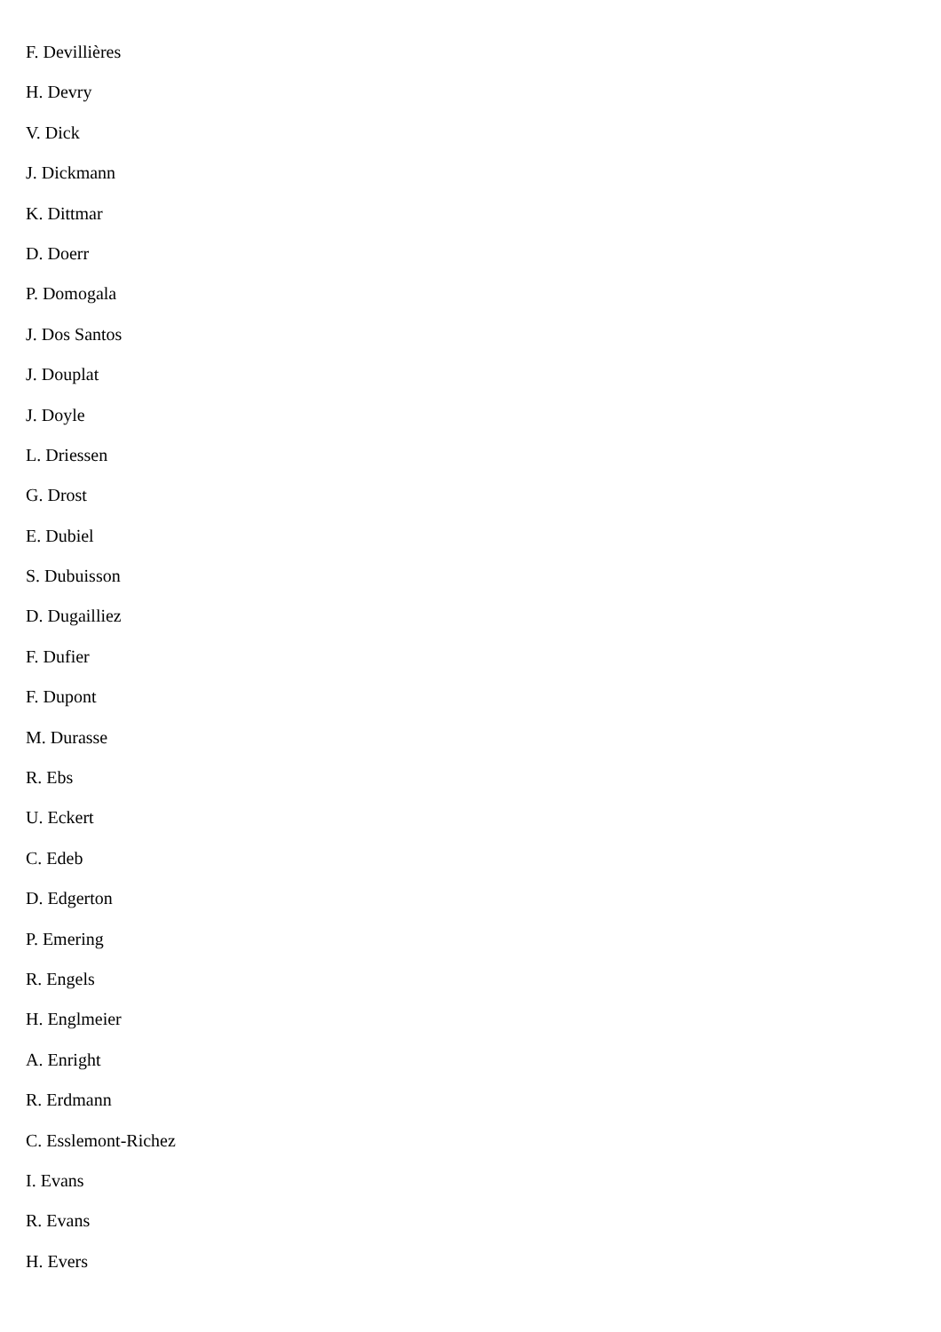F. Devillières
H. Devry
V. Dick
J. Dickmann
K. Dittmar
D. Doerr
P. Domogala
J. Dos Santos
J. Douplat
J. Doyle
L. Driessen
G. Drost
E. Dubiel
S. Dubuisson
D. Dugailliez
F. Dufier
F. Dupont
M. Durasse
R. Ebs
U. Eckert
C. Edeb
D. Edgerton
P. Emering
R. Engels
H. Englmeier
A. Enright
R. Erdmann
C. Esslemont-Richez
I. Evans
R. Evans
H. Evers